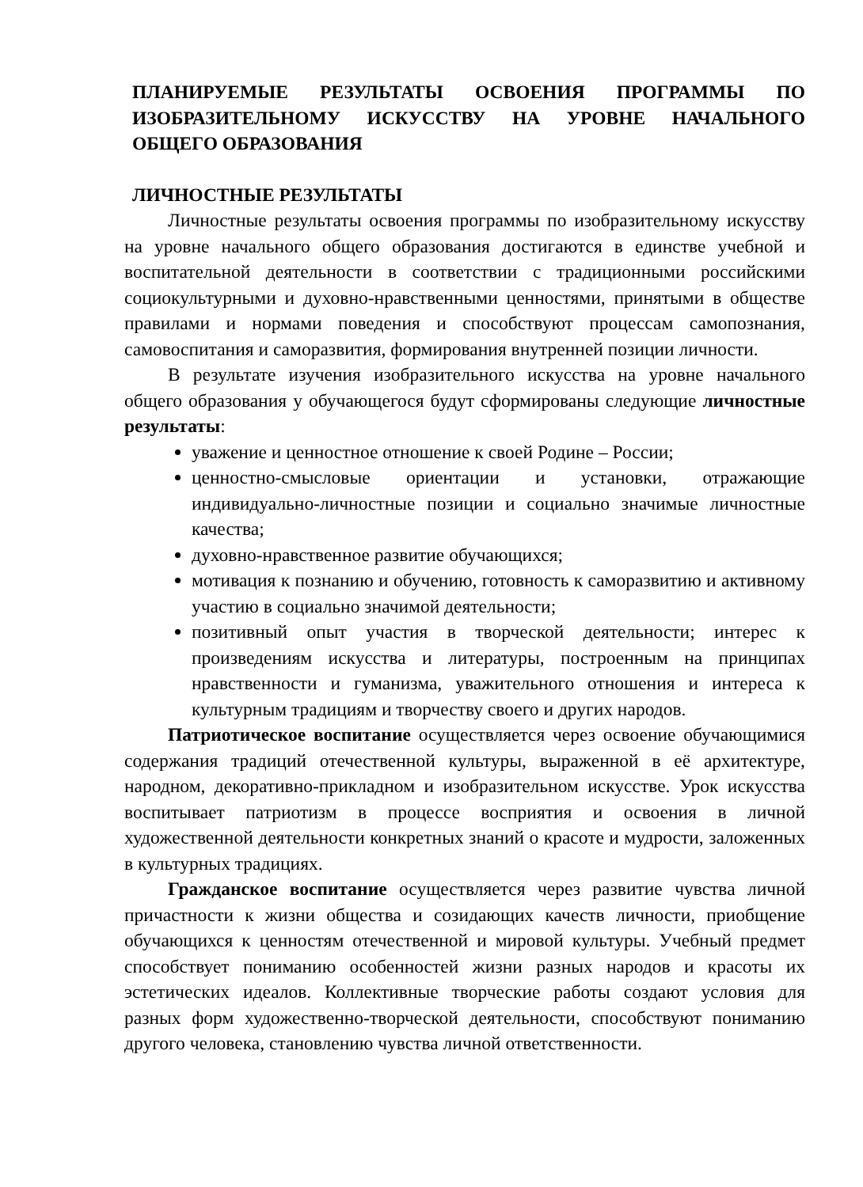ПЛАНИРУЕМЫЕ РЕЗУЛЬТАТЫ ОСВОЕНИЯ ПРОГРАММЫ ПО ИЗОБРАЗИТЕЛЬНОМУ ИСКУССТВУ НА УРОВНЕ НАЧАЛЬНОГО ОБЩЕГО ОБРАЗОВАНИЯ
ЛИЧНОСТНЫЕ РЕЗУЛЬТАТЫ
Личностные результаты освоения программы по изобразительному искусству на уровне начального общего образования достигаются в единстве учебной и воспитательной деятельности в соответствии с традиционными российскими социокультурными и духовно-нравственными ценностями, принятыми в обществе правилами и нормами поведения и способствуют процессам самопознания, самовоспитания и саморазвития, формирования внутренней позиции личности.
В результате изучения изобразительного искусства на уровне начального общего образования у обучающегося будут сформированы следующие личностные результаты:
уважение и ценностное отношение к своей Родине – России;
ценностно-смысловые ориентации и установки, отражающие индивидуально-личностные позиции и социально значимые личностные качества;
духовно-нравственное развитие обучающихся;
мотивация к познанию и обучению, готовность к саморазвитию и активному участию в социально значимой деятельности;
позитивный опыт участия в творческой деятельности; интерес к произведениям искусства и литературы, построенным на принципах нравственности и гуманизма, уважительного отношения и интереса к культурным традициям и творчеству своего и других народов.
Патриотическое воспитание осуществляется через освоение обучающимися содержания традиций отечественной культуры, выраженной в её архитектуре, народном, декоративно-прикладном и изобразительном искусстве. Урок искусства воспитывает патриотизм в процессе восприятия и освоения в личной художественной деятельности конкретных знаний о красоте и мудрости, заложенных в культурных традициях.
Гражданское воспитание осуществляется через развитие чувства личной причастности к жизни общества и созидающих качеств личности, приобщение обучающихся к ценностям отечественной и мировой культуры. Учебный предмет способствует пониманию особенностей жизни разных народов и красоты их эстетических идеалов. Коллективные творческие работы создают условия для разных форм художественно-творческой деятельности, способствуют пониманию другого человека, становлению чувства личной ответственности.